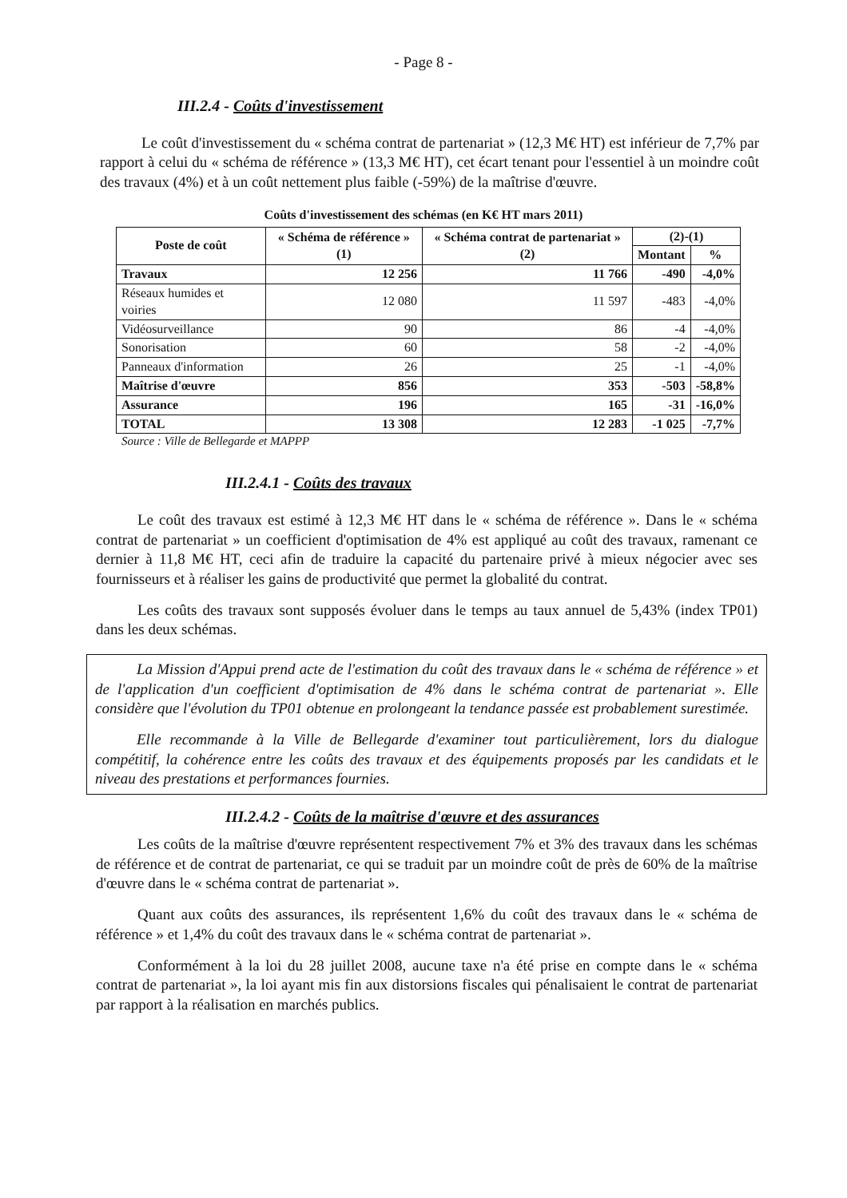- Page 8 -
III.2.4 - Coûts d'investissement
Le coût d'investissement du « schéma contrat de partenariat » (12,3 M€ HT) est inférieur de 7,7% par rapport à celui du « schéma de référence » (13,3 M€ HT), cet écart tenant pour l'essentiel à un moindre coût des travaux (4%) et à un coût nettement plus faible (-59%) de la maîtrise d'œuvre.
Coûts d'investissement des schémas (en K€ HT mars 2011)
| Poste de coût | « Schéma de référence » (1) | « Schéma contrat de partenariat » (2) | (2)-(1) | |
| --- | --- | --- | --- | --- |
| | | | Montant | % |
| Travaux | 12 256 | 11 766 | -490 | -4,0% |
| Réseaux humides et voiries | 12 080 | 11 597 | -483 | -4,0% |
| Vidéosurveillance | 90 | 86 | -4 | -4,0% |
| Sonorisation | 60 | 58 | -2 | -4,0% |
| Panneaux d'information | 26 | 25 | -1 | -4,0% |
| Maîtrise d'œuvre | 856 | 353 | -503 | -58,8% |
| Assurance | 196 | 165 | -31 | -16,0% |
| TOTAL | 13 308 | 12 283 | -1 025 | -7,7% |
Source : Ville de Bellegarde et MAPPP
III.2.4.1 - Coûts des travaux
Le coût des travaux est estimé à 12,3 M€ HT dans le « schéma de référence ». Dans le « schéma contrat de partenariat » un coefficient d'optimisation de 4% est appliqué au coût des travaux, ramenant ce dernier à 11,8 M€ HT, ceci afin de traduire la capacité du partenaire privé à mieux négocier avec ses fournisseurs et à réaliser les gains de productivité que permet la globalité du contrat.
Les coûts des travaux sont supposés évoluer dans le temps au taux annuel de 5,43% (index TP01) dans les deux schémas.
La Mission d'Appui prend acte de l'estimation du coût des travaux dans le « schéma de référence » et de l'application d'un coefficient d'optimisation de 4% dans le schéma contrat de partenariat ». Elle considère que l'évolution du TP01 obtenue en prolongeant la tendance passée est probablement surestimée.
Elle recommande à la Ville de Bellegarde d'examiner tout particulièrement, lors du dialogue compétitif, la cohérence entre les coûts des travaux et des équipements proposés par les candidats et le niveau des prestations et performances fournies.
III.2.4.2 - Coûts de la maîtrise d'œuvre et des assurances
Les coûts de la maîtrise d'œuvre représentent respectivement 7% et 3% des travaux dans les schémas de référence et de contrat de partenariat, ce qui se traduit par un moindre coût de près de 60% de la maîtrise d'œuvre dans le « schéma contrat de partenariat ».
Quant aux coûts des assurances, ils représentent 1,6% du coût des travaux dans le « schéma de référence » et 1,4% du coût des travaux dans le « schéma contrat de partenariat ».
Conformément à la loi du 28 juillet 2008, aucune taxe n'a été prise en compte dans le « schéma contrat de partenariat », la loi ayant mis fin aux distorsions fiscales qui pénalisaient le contrat de partenariat par rapport à la réalisation en marchés publics.